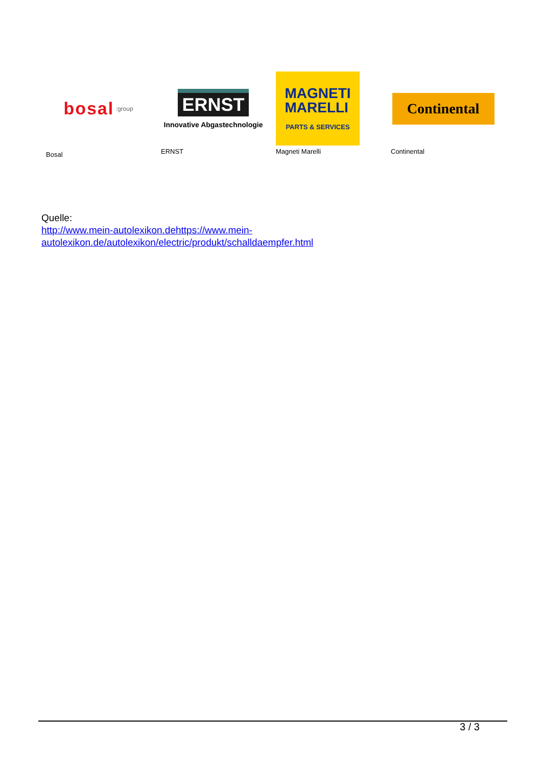bosal :group
Bosal
ERNST
Innovative Abgastechnologie
ERNST
MAGNETI
MARELLI
PARTS & SERVICES
Magneti Marelli
Continental
Continental
Quelle:
http://www.mein-autolexikon.dehttps://www.mein-
autolexikon.de/autolexikon/electric/produkt/schalldaempfer.html
3 / 3